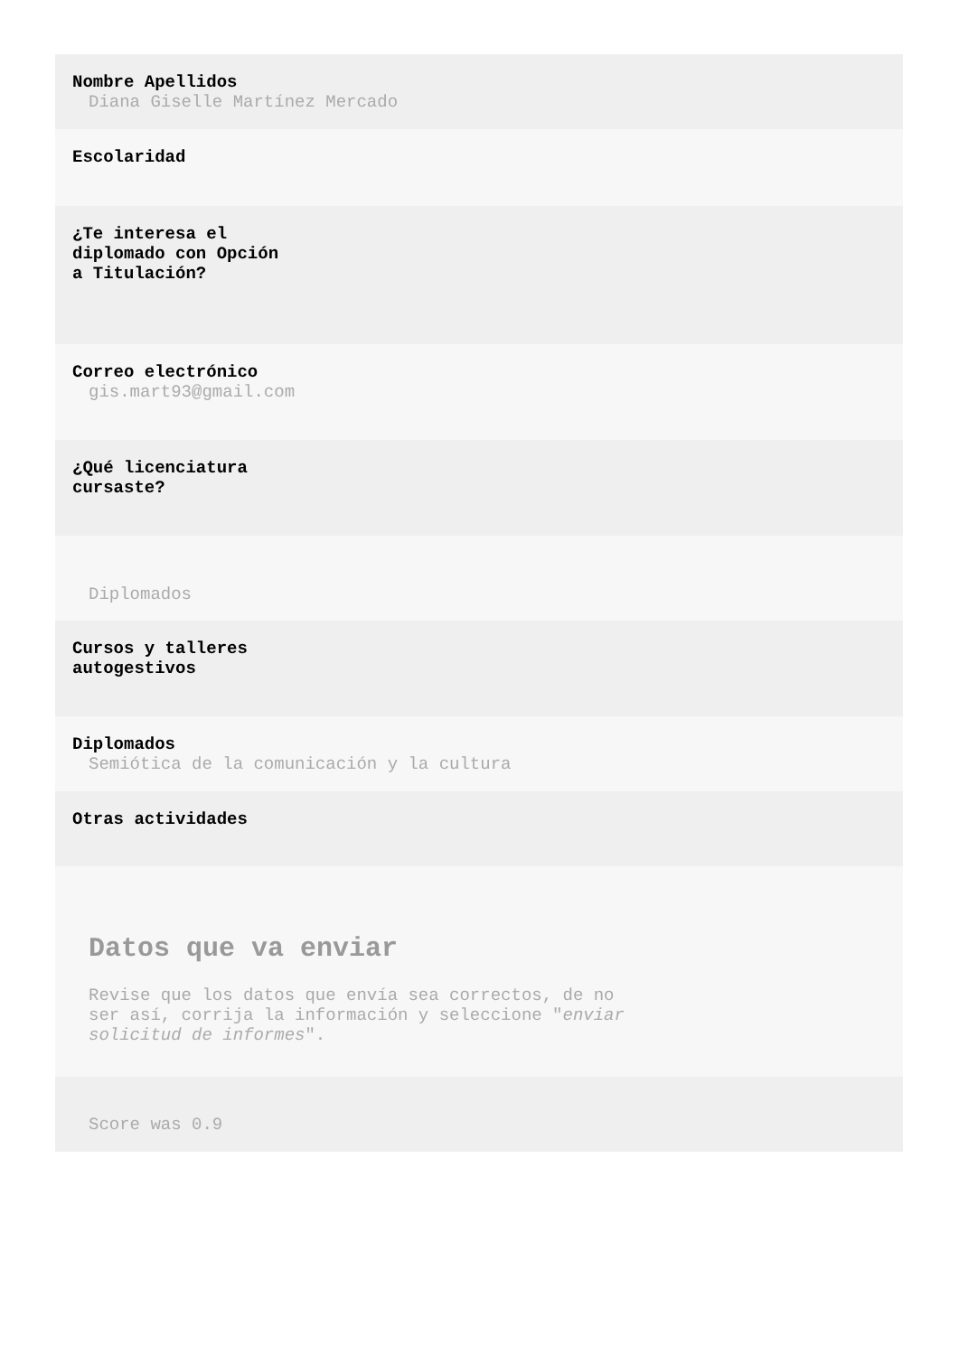| Nombre Apellidos Diana Giselle Martínez Mercado |
| Escolaridad |
| ¿Te interesa el diplomado con Opción a Titulación? |
| Correo electrónico gis.mart93@gmail.com |
| ¿Qué licenciatura cursaste? |
| Diplomados |
| Cursos y talleres autogestivos |
| Diplomados Semiótica de la comunicación y la cultura |
| Otras actividades |
| Datos que va enviar Revise que los datos que envía sea correctos, de no ser así, corrija la información y seleccione " enviar solicitud de informes ". |
| Score was 0.9 |